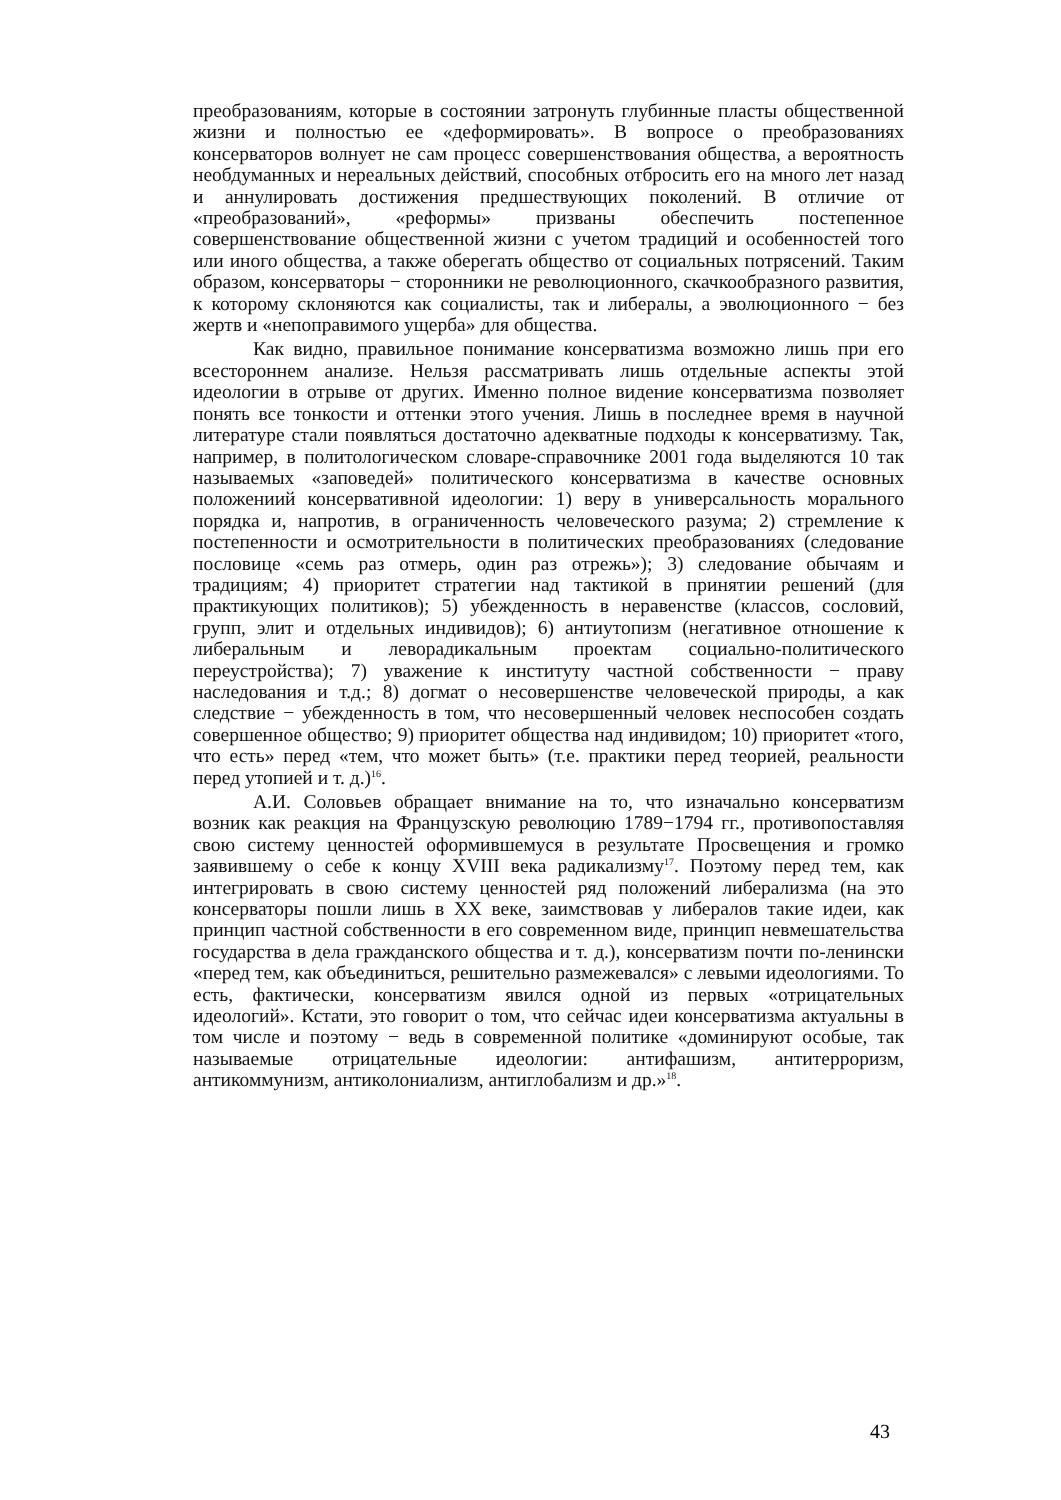преобразованиям, которые в состоянии затронуть глубинные пласты общественной жизни и полностью ее «деформировать». В вопросе о преобразованиях консерваторов волнует не сам процесс совершенствования общества, а вероятность необдуманных и нереальных действий, способных отбросить его на много лет назад и аннулировать достижения предшествующих поколений. В отличие от «преобразований», «реформы» призваны обеспечить постепенное совершенствование общественной жизни с учетом традиций и особенностей того или иного общества, а также оберегать общество от социальных потрясений. Таким образом, консерваторы − сторонники не революционного, скачкообразного развития, к которому склоняются как социалисты, так и либералы, а эволюционного − без жертв и «непоправимого ущерба» для общества.
Как видно, правильное понимание консерватизма возможно лишь при его всестороннем анализе. Нельзя рассматривать лишь отдельные аспекты этой идеологии в отрыве от других. Именно полное видение консерватизма позволяет понять все тонкости и оттенки этого учения. Лишь в последнее время в научной литературе стали появляться достаточно адекватные подходы к консерватизму. Так, например, в политологическом словаре-справочнике 2001 года выделяются 10 так называемых «заповедей» политического консерватизма в качестве основных положениий консервативной идеологии: 1) веру в универсальность морального порядка и, напротив, в ограниченность человеческого разума; 2) стремление к постепенности и осмотрительности в политических преобразованиях (следование пословице «семь раз отмерь, один раз отрежь»); 3) следование обычаям и традициям; 4) приоритет стратегии над тактикой в принятии решений (для практикующих политиков); 5) убежденность в неравенстве (классов, сословий, групп, элит и отдельных индивидов); 6) антиутопизм (негативное отношение к либеральным и леворадикальным проектам социально-политического переустройства); 7) уважение к институту частной собственности − праву наследования и т.д.; 8) догмат о несовершенстве человеческой природы, а как следствие − убежденность в том, что несовершенный человек неспособен создать совершенное общество; 9) приоритет общества над индивидом; 10) приоритет «того, что есть» перед «тем, что может быть» (т.е. практики перед теорией, реальности перед утопией и т. д.)<sup>16</sup>.
А.И. Соловьев обращает внимание на то, что изначально консерватизм возник как реакция на Французскую революцию 1789−1794 гг., противопоставляя свою систему ценностей оформившемуся в результате Просвещения и громко заявившему о себе к концу XVIII века радикализму<sup>17</sup>. Поэтому перед тем, как интегрировать в свою систему ценностей ряд положений либерализма (на это консерваторы пошли лишь в XX веке, заимствовав у либералов такие идеи, как принцип частной собственности в его современном виде, принцип невмешательства государства в дела гражданского общества и т. д.), консерватизм почти по-ленински «перед тем, как объединиться, решительно размежевался» с левыми идеологиями. То есть, фактически, консерватизм явился одной из первых «отрицательных идеологий». Кстати, это говорит о том, что сейчас идеи консерватизма актуальны в том числе и поэтому − ведь в современной политике «доминируют особые, так называемые отрицательные идеологии: антифашизм, антитерроризм, антикоммунизм, антиколониализм, антиглобализм и др.»<sup>18</sup>.
43